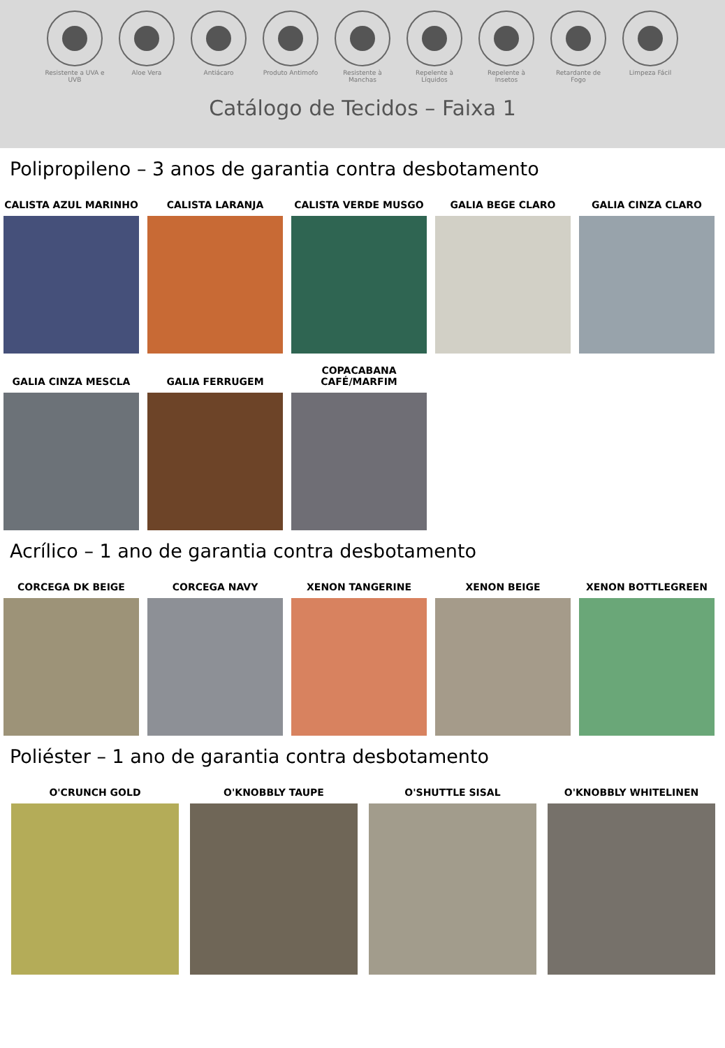Resistente a UVA e UVB
Aloe Vera Antiácaro Produto Antimofo Resistente à Manchas
Repelente à Líquidos
Repelente à Insetos
Retardante de Fogo
Limpeza Fácil
Catálogo de Tecidos – Faixa 1
Polipropileno – 3 anos de garantia contra desbotamento
CALISTA AZUL MARINHO CALISTA LARANJA CALISTA VERDE MUSGO GALIA BEGE CLARO GALIA CINZA CLARO
GALIA CINZA MESCLA GALIA FERRUGEM COPACABANA
CAFÉ/MARFIM
Acrílico – 1 ano de garantia contra desbotamento
CORCEGA DK BEIGE CORCEGA NAVY XENON TANGERINE XENON BEIGE XENON BOTTLEGREEN
Poliéster – 1 ano de garantia contra desbotamento
O'CRUNCH GOLD O'KNOBBLY TAUPE O'SHUTTLE SISAL O'KNOBBLY WHITELINEN